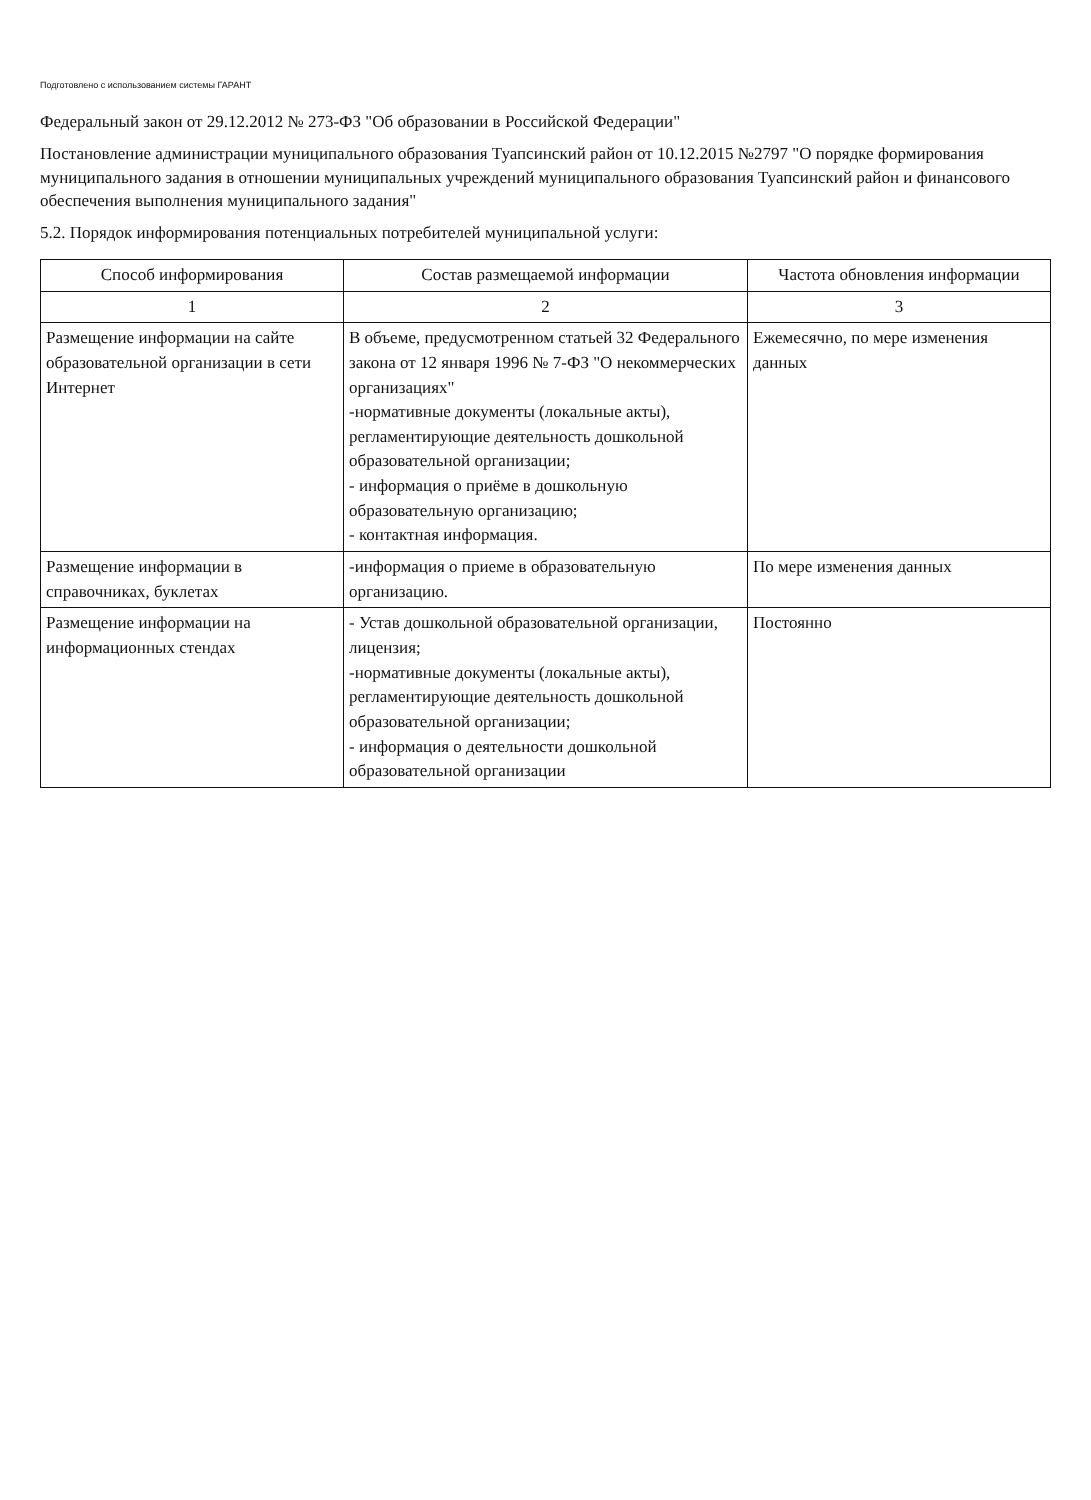Подготовлено с использованием системы ГАРАНТ
Федеральный закон от 29.12.2012 № 273-ФЗ "Об образовании в Российской Федерации"
Постановление администрации муниципального образования Туапсинский район от 10.12.2015 №2797 "О порядке формирования муниципального задания в отношении муниципальных учреждений муниципального образования Туапсинский район и финансового обеспечения выполнения муниципального задания"
5.2. Порядок информирования потенциальных потребителей муниципальной услуги:
| Способ информирования | Состав размещаемой информации | Частота обновления информации |
| --- | --- | --- |
| 1 | 2 | 3 |
| Размещение информации на сайте образовательной организации в сети Интернет | В объеме, предусмотренном статьей 32 Федерального закона от 12 января 1996 № 7-ФЗ "О некоммерческих организациях" -нормативные документы (локальные акты), регламентирующие деятельность дошкольной образовательной организации; - информация о приёме в дошкольную образовательную организацию; - контактная информация. | Ежемесячно, по мере изменения данных |
| Размещение информации в справочниках, буклетах | -информация о приеме в образовательную организацию. | По мере изменения данных |
| Размещение информации на информационных стендах | - Устав дошкольной образовательной организации, лицензия; -нормативные документы (локальные акты), регламентирующие деятельность дошкольной образовательной организации; - информация о деятельности дошкольной образовательной организации | Постоянно |